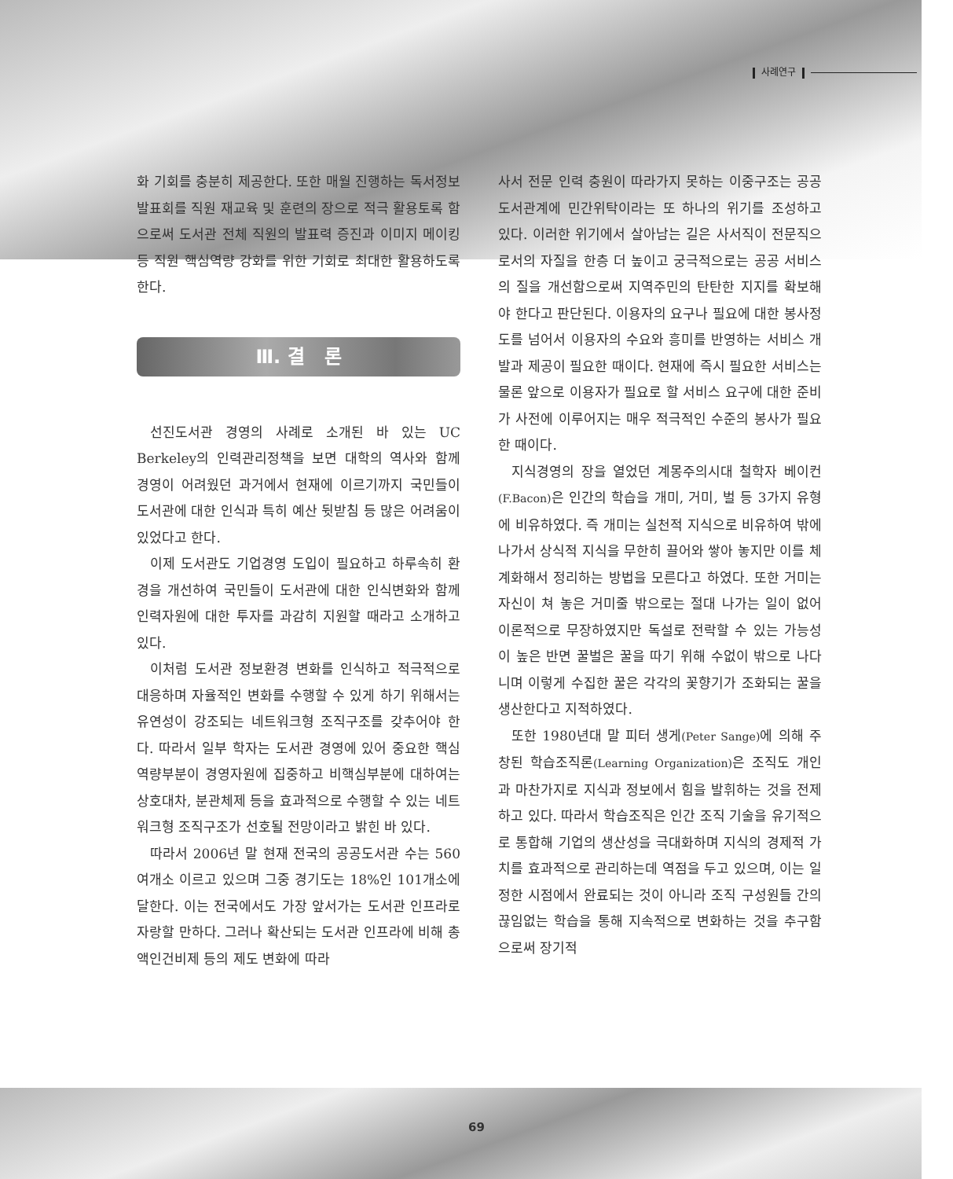사례연구
화 기회를 충분히 제공한다. 또한 매월 진행하는 독서정보 발표회를 직원 재교육 및 훈련의 장으로 적극 활용토록 함으로써 도서관 전체 직원의 발표력 증진과 이미지 메이킹 등 직원 핵심역량 강화를 위한 기회로 최대한 활용하도록 한다.
Ⅲ. 결 론
선진도서관 경영의 사례로 소개된 바 있는 UC Berkeley의 인력관리정책을 보면 대학의 역사와 함께 경영이 어려웠던 과거에서 현재에 이르기까지 국민들이 도서관에 대한 인식과 특히 예산 뒷받침 등 많은 어려움이 있었다고 한다.
이제 도서관도 기업경영 도입이 필요하고 하루속히 환경을 개선하여 국민들이 도서관에 대한 인식변화와 함께 인력자원에 대한 투자를 과감히 지원할 때라고 소개하고 있다.
이처럼 도서관 정보환경 변화를 인식하고 적극적으로 대응하며 자율적인 변화를 수행할 수 있게 하기 위해서는 유연성이 강조되는 네트워크형 조직구조를 갖추어야 한다. 따라서 일부 학자는 도서관 경영에 있어 중요한 핵심역량부분이 경영자원에 집중하고 비핵심부분에 대하여는 상호대차, 분관체제 등을 효과적으로 수행할 수 있는 네트워크형 조직구조가 선호될 전망이라고 밝힌 바 있다.
따라서 2006년 말 현재 전국의 공공도서관 수는 560여개소 이르고 있으며 그중 경기도는 18%인 101개소에 달한다. 이는 전국에서도 가장 앞서가는 도서관 인프라로 자랑할 만하다. 그러나 확산되는 도서관 인프라에 비해 총액인건비제 등의 제도 변화에 따라
사서 전문 인력 충원이 따라가지 못하는 이중구조는 공공도서관계에 민간위탁이라는 또 하나의 위기를 조성하고 있다. 이러한 위기에서 살아남는 길은 사서직이 전문직으로서의 자질을 한층 더 높이고 궁극적으로는 공공 서비스의 질을 개선함으로써 지역주민의 탄탄한 지지를 확보해야 한다고 판단된다. 이용자의 요구나 필요에 대한 봉사정도를 넘어서 이용자의 수요와 흥미를 반영하는 서비스 개발과 제공이 필요한 때이다. 현재에 즉시 필요한 서비스는 물론 앞으로 이용자가 필요로 할 서비스 요구에 대한 준비가 사전에 이루어지는 매우 적극적인 수준의 봉사가 필요한 때이다.
지식경영의 장을 열었던 계몽주의시대 철학자 베이컨(F.Bacon) 은 인간의 학습을 개미, 거미, 벌 등 3가지 유형에 비유하였다. 즉 개미는 실천적 지식으로 비유하여 밖에 나가서 상식적 지식을 무한히 끌어와 쌓아 놓지만 이를 체계화해서 정리하는 방법을 모른다고 하였다. 또한 거미는 자신이 쳐 놓은 거미줄 밖으로는 절대 나가는 일이 없어 이론적으로 무장하였지만 독설로 전락할 수 있는 가능성이 높은 반면 꿀벌은 꿀을 따기 위해 수없이 밖으로 나다니며 이렇게 수집한 꿀은 각각의 꽃향기가 조화되는 꿀을 생산한다고 지적하였다.
또한 1980년대 말 피터 생게(Peter Sange) 에 의해 주창된 학습조직론(Learning Organization) 은 조직도 개인과 마찬가지로 지식과 정보에서 힘을 발휘하는 것을 전제하고 있다. 따라서 학습조직은 인간 조직 기술을 유기적으로 통합해 기업의 생산성을 극대화하며 지식의 경제적 가치를 효과적으로 관리하는데 역점을 두고 있으며, 이는 일정한 시점에서 완료되는 것이 아니라 조직 구성원들 간의 끊임없는 학습을 통해 지속적으로 변화하는 것을 추구함으로써 장기적
69